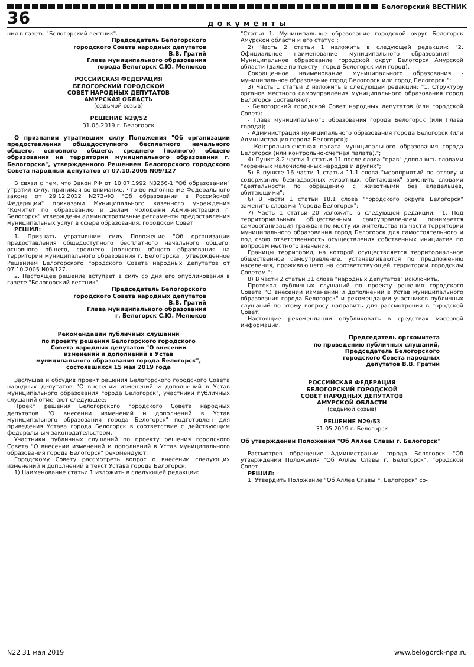Белогорский ВЕСТНИК
36 документы
ния в газете "Белогорский вестник".
Председатель Белогорского
городского Совета народных депутатов
В.В. Гратий
Глава муниципального образования
города Белогорск С.Ю. Мелюков
РОССИЙСКАЯ ФЕДЕРАЦИЯ
БЕЛОГОРСКИЙ ГОРОДСКОЙ
СОВЕТ НАРОДНЫХ ДЕПУТАТОВ
АМУРСКАЯ ОБЛАСТЬ
(седьмой созыв)
РЕШЕНИЕ N29/52
31.05.2019 г. Белогорск
О признании утратившим силу Положения "Об организации предоставления общедоступного бесплатного начального общего, основного общего, среднего (полного) общего образования на территории муниципального образования г. Белогорска", утвержденного Решением Белогорского городского Совета народных депутатов от 07.10.2005 N09/127
В связи с тем, что Закон РФ от 10.07.1992 N3266-1 "Об образовании" утратил силу, принимая во внимание, что во исполнение Федерального закона от 29.12.2012 N273-ФЗ "Об образовании в Российской Федерации" приказами Муниципального казенного учреждения "Комитет по образованию и делам молодежи Администрации г. Белогорск" утверждены административные регламенты предоставления муниципальных услуг в сфере образования, городской Совет
РЕШИЛ:
1. Признать утратившим силу Положение "Об организации предоставления общедоступного бесплатного начального общего, основного общего, среднего (полного) общего образования на территории муниципального образования г. Белогорска", утвержденное Решением Белогорского городского Совета народных депутатов от 07.10.2005 N09/127.
2. Настоящее решение вступает в силу со дня его опубликования в газете "Белогорский вестник".
Председатель Белогорского
городского Совета народных депутатов
В.В. Гратий
Глава муниципального образования
г. Белогорск С.Ю. Мелюков
Рекомендации публичных слушаний
по проекту решения Белогорского городского
Совета народных депутатов "О внесении
изменений и дополнений в Устав
муниципального образования города Белогорск",
состоявшихся 15 мая 2019 года
Заслушав и обсудив проект решения Белогорского городского Совета народных депутатов "О внесении изменений и дополнений в Устав муниципального образования города Белогорск", участники публичных слушаний отмечают следующее:
Проект решения Белогорского городского Совета народных депутатов "О внесении изменений и дополнений в Устав муниципального образования города Белогорск" подготовлен для приведения Устава города Белогорск в соответствие с действующим федеральным законодательством.
Участники публичных слушаний по проекту решения городского Совета "О внесении изменений и дополнений в Устав муниципального образования города Белогорск" рекомендуют:
Городскому Совету рассмотреть вопрос о внесении следующих изменений и дополнений в текст Устава города Белогорск:
1) Наименование статьи 1 изложить в следующей редакции:
"Статья 1. Муниципальное образование городской округ Белогорск Амурской области и его статус";
2) Часть 2 статьи 1 изложить в следующей редакции: "2. Официальное наименование муниципального образования - Муниципальное образование городской округ Белогорск Амурской области (далее по тексту - город Белогорск или город).
Сокращенное наименование муниципального образования - муниципальное образование город Белогорск или город Белогорск.";
3) Часть 1 статьи 2 изложить в следующей редакции: "1. Структуру органов местного самоуправления муниципального образования город Белогорск составляют:
- Белогорский городской Совет народных депутатов (или городской Совет);
- Глава муниципального образования города Белогорск (или Глава города);
- Администрация муниципального образования города Белогорск (или Администрация города Белогорск);
- Контрольно-счетная палата муниципального образования города Белогорск (или контрольно-счетная палата).";
4) Пункт 8.2 части 1 статьи 11 после слова "прав" дополнить словами "коренных малочисленных народов и других";
5) В пункте 16 части 1 статьи 11.1 слова "мероприятий по отлову и содержанию безнадзорных животных, обитающих" заменить словами "деятельности по обращению с животными без владельцев, обитающими";
6) В части 1 статьи 18.1 слова "городского округа Белогорск" заменить словами "города Белогорск";
7) Часть 1 статьи 20 изложить в следующей редакции: "1. Под территориальным общественным самоуправлением понимается самоорганизация граждан по месту их жительства на части территории муниципального образования город Белогорск для самостоятельного и под свою ответственность осуществления собственных инициатив по вопросам местного значения.
Границы территории, на которой осуществляется территориальное общественное самоуправление, устанавливаются по предложению населения, проживающего на соответствующей территории городским Советом.";
8) В части 2 статьи 31 слова "народных депутатов" исключить.
Протокол публичных слушаний по проекту решения городского Совета "О внесении изменений и дополнений в Устав муниципального образования города Белогорск" и рекомендации участников публичных слушаний по этому вопросу направить для рассмотрения в городской Совет.
Настоящие рекомендации опубликовать в средствах массовой информации.
Председатель оргкомитета
по проведению публичных слушаний,
Председатель Белогорского
городского Совета народных
депутатов В.В. Гратий
РОССИЙСКАЯ ФЕДЕРАЦИЯ
БЕЛОГОРСКИЙ ГОРОДСКОЙ
СОВЕТ НАРОДНЫХ ДЕПУТАТОВ
АМУРСКОЙ ОБЛАСТИ
(седьмой созыв)
РЕШЕНИЕ N29/53
31.05.2019 г. Белогорск
Об утверждении Положения "Об Аллее Славы г. Белогорск"
Рассмотрев обращение Администрации города Белогорск "Об утверждении Положения "Об Аллее Славы г. Белогорск", городской Совет
РЕШИЛ:
1. Утвердить Положение "Об Аллее Славы г. Белогорск" со-
N22 31 мая 2019 www.belogorck-npa.ru